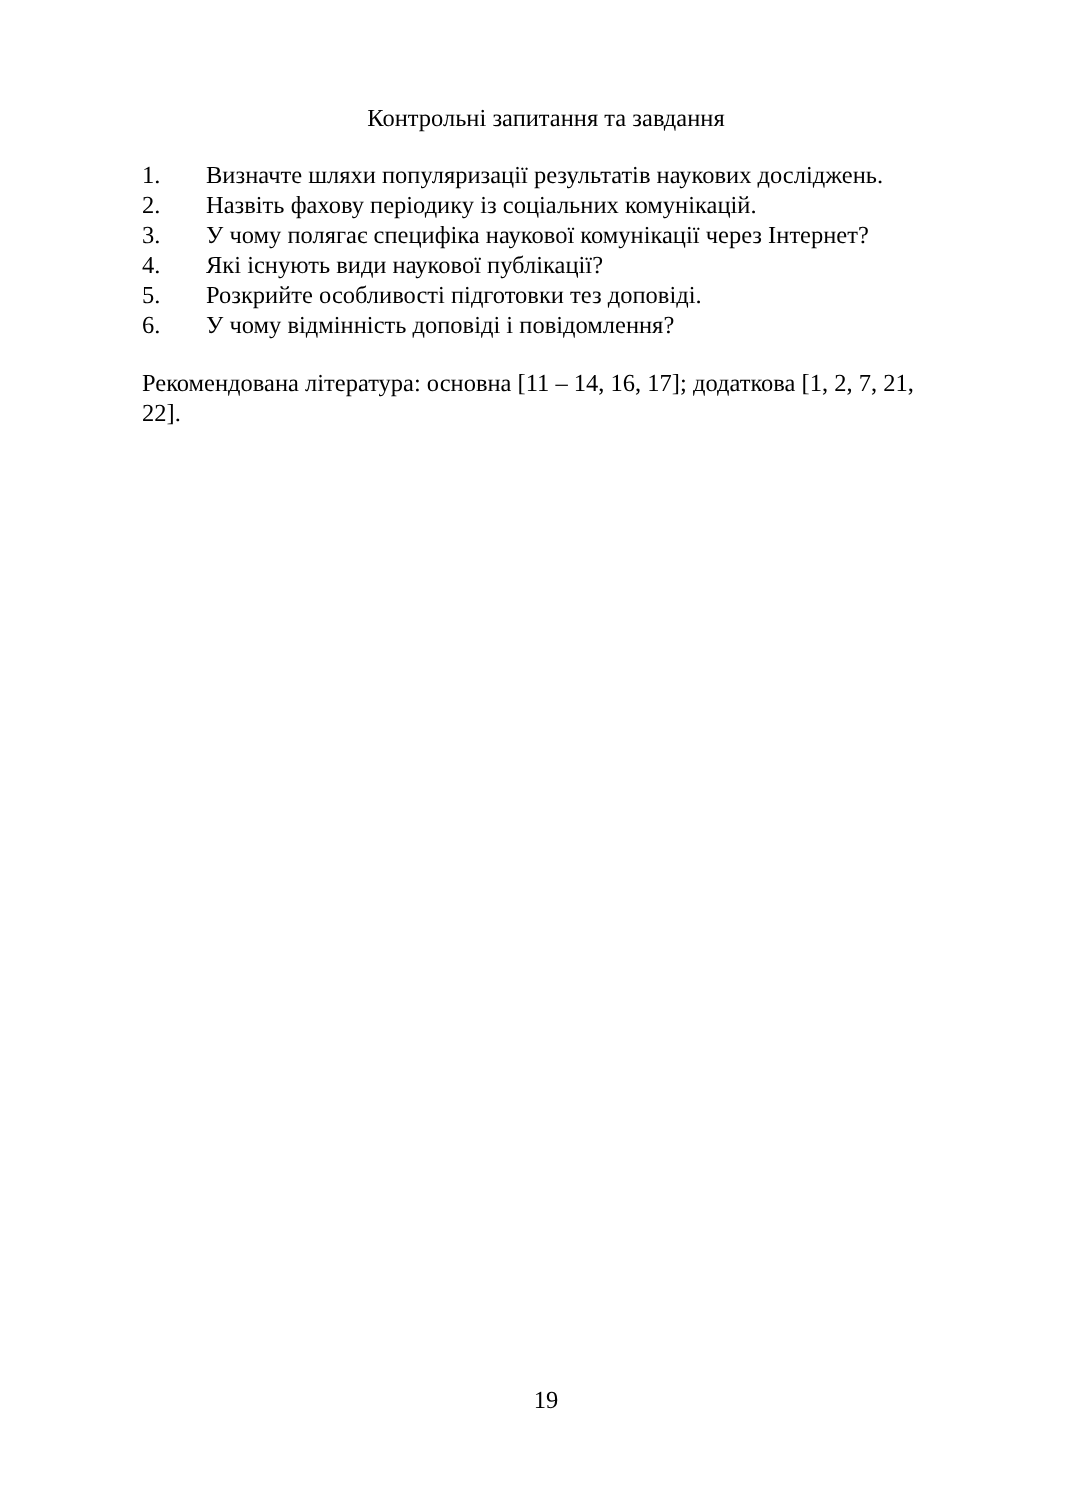Контрольні запитання та завдання
1. Визначте шляхи популяризації результатів наукових досліджень.
2. Назвіть фахову періодику із соціальних комунікацій.
3. У чому полягає специфіка наукової комунікації через Інтернет?
4. Які існують види наукової публікації?
5. Розкрийте особливості підготовки тез доповіді.
6. У чому відмінність доповіді і повідомлення?
Рекомендована література: основна [11 – 14, 16, 17]; додаткова [1, 2, 7, 21, 22].
19